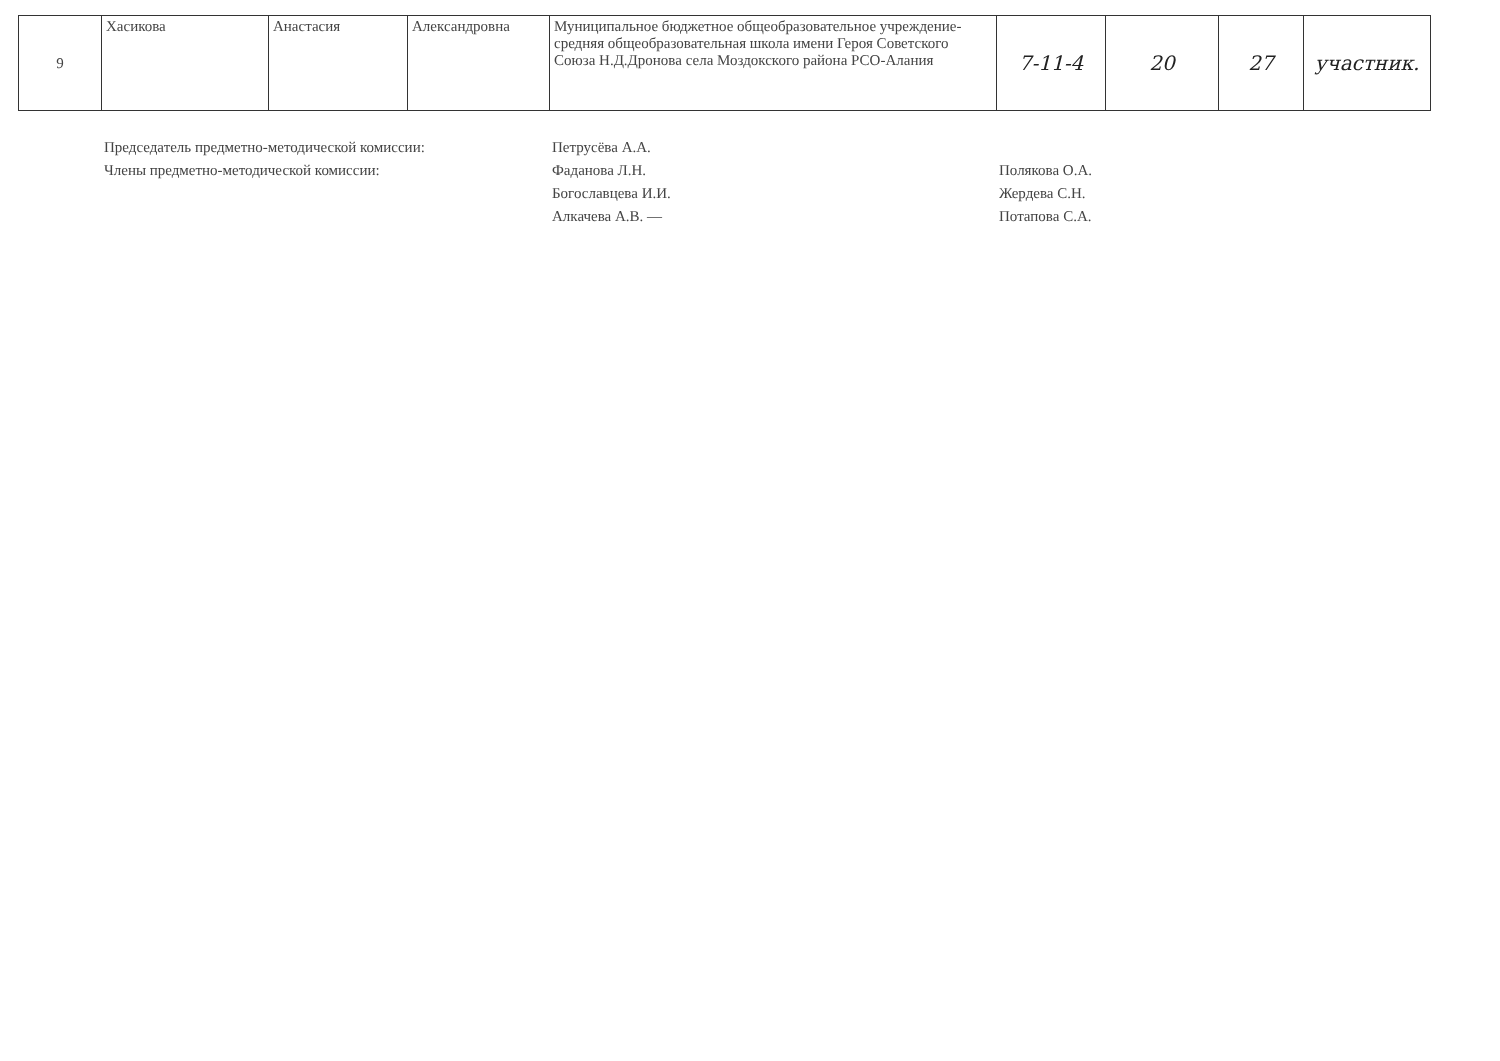| 9 | Хасикова | Анастасия | Александровна | Муниципальное бюджетное общеобразовательное учреждение- средняя общеобразовательная школа имени Героя Советского Союза Н.Д.Дронова села Моздокского района РСО-Алания | 7-11-4 | 20 | 27 | участник. |
Председатель предметно-методической комиссии:
Члены предметно-методической комиссии:
Петрусёва А.А.
Фаданова Л.Н.
Богославцева И.И.
Алкачева А.В. —
Полякова О.А.
Жердева С.Н.
Потапова С.А.